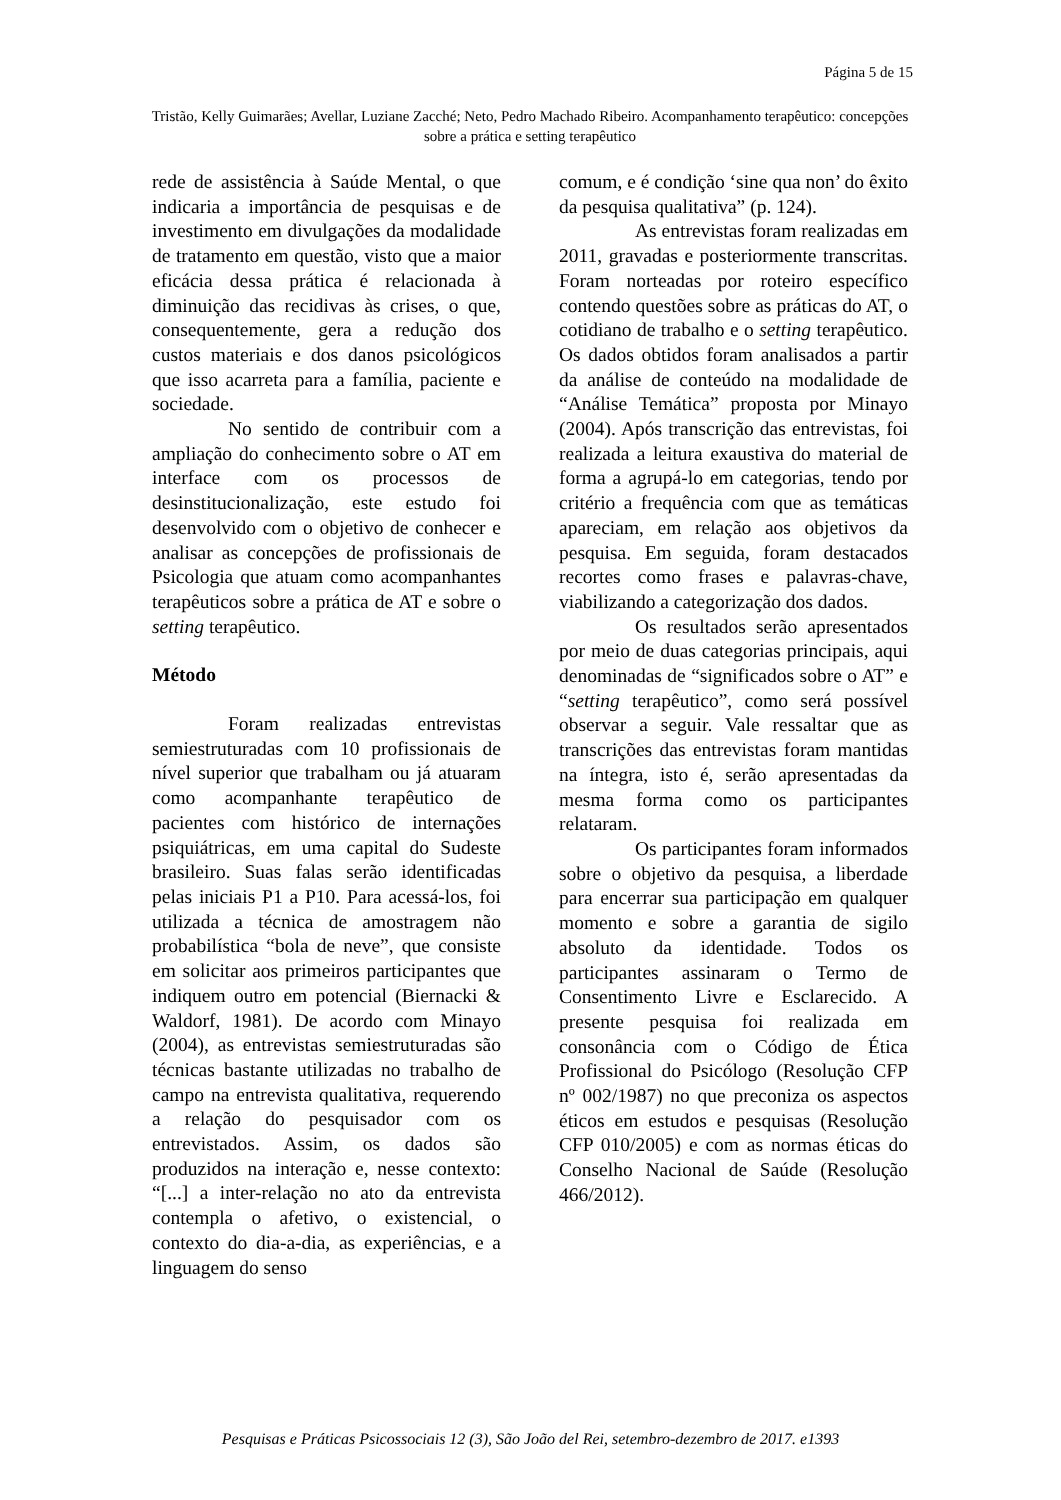Página 5 de 15
Tristão, Kelly Guimarães; Avellar, Luziane Zacché; Neto, Pedro Machado Ribeiro. Acompanhamento terapêutico: concepções sobre a prática e setting terapêutico
rede de assistência à Saúde Mental, o que indicaria a importância de pesquisas e de investimento em divulgações da modalidade de tratamento em questão, visto que a maior eficácia dessa prática é relacionada à diminuição das recidivas às crises, o que, consequentemente, gera a redução dos custos materiais e dos danos psicológicos que isso acarreta para a família, paciente e sociedade.
No sentido de contribuir com a ampliação do conhecimento sobre o AT em interface com os processos de desinstitucionalização, este estudo foi desenvolvido com o objetivo de conhecer e analisar as concepções de profissionais de Psicologia que atuam como acompanhantes terapêuticos sobre a prática de AT e sobre o setting terapêutico.
Método
Foram realizadas entrevistas semiestruturadas com 10 profissionais de nível superior que trabalham ou já atuaram como acompanhante terapêutico de pacientes com histórico de internações psiquiátricas, em uma capital do Sudeste brasileiro. Suas falas serão identificadas pelas iniciais P1 a P10. Para acessá-los, foi utilizada a técnica de amostragem não probabilística “bola de neve”, que consiste em solicitar aos primeiros participantes que indiquem outro em potencial (Biernacki & Waldorf, 1981). De acordo com Minayo (2004), as entrevistas semiestruturadas são técnicas bastante utilizadas no trabalho de campo na entrevista qualitativa, requerendo a relação do pesquisador com os entrevistados. Assim, os dados são produzidos na interação e, nesse contexto: “[...] a inter-relação no ato da entrevista contempla o afetivo, o existencial, o contexto do dia-a-dia, as experiências, e a linguagem do senso
comum, e é condição ‘sine qua non’ do êxito da pesquisa qualitativa” (p. 124).
As entrevistas foram realizadas em 2011, gravadas e posteriormente transcritas. Foram norteadas por roteiro específico contendo questões sobre as práticas do AT, o cotidiano de trabalho e o setting terapêutico. Os dados obtidos foram analisados a partir da análise de conteúdo na modalidade de “Análise Temática” proposta por Minayo (2004). Após transcrição das entrevistas, foi realizada a leitura exaustiva do material de forma a agrupá-lo em categorias, tendo por critério a frequência com que as temáticas apareciam, em relação aos objetivos da pesquisa. Em seguida, foram destacados recortes como frases e palavras-chave, viabilizando a categorização dos dados.
Os resultados serão apresentados por meio de duas categorias principais, aqui denominadas de “significados sobre o AT” e “setting terapêutico”, como será possível observar a seguir. Vale ressaltar que as transcrições das entrevistas foram mantidas na íntegra, isto é, serão apresentadas da mesma forma como os participantes relataram.
Os participantes foram informados sobre o objetivo da pesquisa, a liberdade para encerrar sua participação em qualquer momento e sobre a garantia de sigilo absoluto da identidade. Todos os participantes assinaram o Termo de Consentimento Livre e Esclarecido. A presente pesquisa foi realizada em consonância com o Código de Ética Profissional do Psicólogo (Resolução CFP nº 002/1987) no que preconiza os aspectos éticos em estudos e pesquisas (Resolução CFP 010/2005) e com as normas éticas do Conselho Nacional de Saúde (Resolução 466/2012).
Pesquisas e Práticas Psicossociais 12 (3), São João del Rei, setembro-dezembro de 2017. e1393